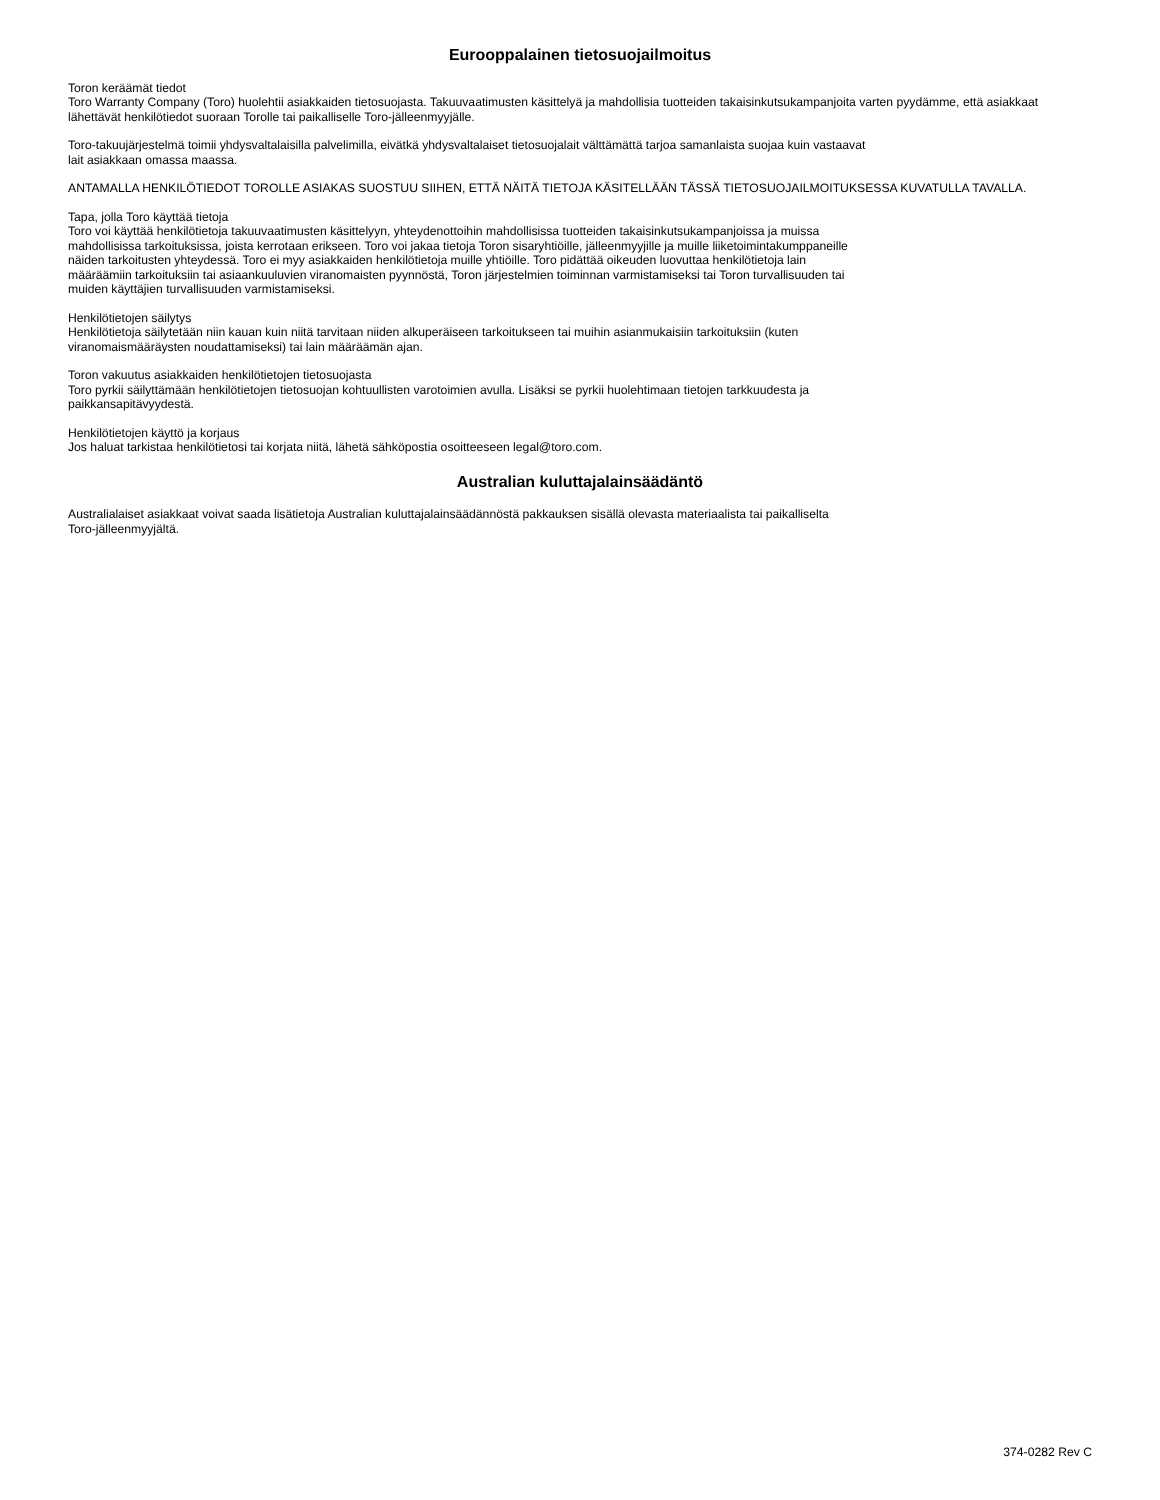Eurooppalainen tietosuojailmoitus
Toron keräämät tiedot
Toro Warranty Company (Toro) huolehtii asiakkaiden tietosuojasta. Takuuvaatimusten käsittelyä ja mahdollisia tuotteiden takaisinkutsukampanjoita varten pyydämme, että asiakkaat lähettävät henkilötiedot suoraan Torolle tai paikalliselle Toro-jälleenmyyjälle.
Toro-takuujärjestelmä toimii yhdysvaltalaisilla palvelimilla, eivätkä yhdysvaltalaiset tietosuojalait välttämättä tarjoa samanlaista suojaa kuin vastaavat
lait asiakkaan omassa maassa.
ANTAMALLA HENKILÖTIEDOT TOROLLE ASIAKAS SUOSTUU SIIHEN, ETTÄ NÄITÄ TIETOJA KÄSITELLÄÄN TÄSSÄ TIETOSUOJAILMOITUKSESSA KUVATULLA TAVALLA.
Tapa, jolla Toro käyttää tietoja
Toro voi käyttää henkilötietoja takuuvaatimusten käsittelyyn, yhteydenottoihin mahdollisissa tuotteiden takaisinkutsukampanjoissa ja muissa
mahdollisissa tarkoituksissa, joista kerrotaan erikseen. Toro voi jakaa tietoja Toron sisaryhtiöille, jälleenmyyjille ja muille liiketoimintakumppaneille
näiden tarkoitusten yhteydessä. Toro ei myy asiakkaiden henkilötietoja muille yhtiöille. Toro pidättää oikeuden luovuttaa henkilötietoja lain
määräämiin tarkoituksiin tai asiaankuuluvien viranomaisten pyynnöstä, Toron järjestelmien toiminnan varmistamiseksi tai Toron turvallisuuden tai
muiden käyttäjien turvallisuuden varmistamiseksi.
Henkilötietojen säilytys
Henkilötietoja säilytetään niin kauan kuin niitä tarvitaan niiden alkuperäiseen tarkoitukseen tai muihin asianmukaisiin tarkoituksiin (kuten
viranomaismääräysten noudattamiseksi) tai lain määräämän ajan.
Toron vakuutus asiakkaiden henkilötietojen tietosuojasta
Toro pyrkii säilyttämään henkilötietojen tietosuojan kohtuullisten varotoimien avulla. Lisäksi se pyrkii huolehtimaan tietojen tarkkuudesta ja
paikkansapitävyydestä.
Henkilötietojen käyttö ja korjaus
Jos haluat tarkistaa henkilötietosi tai korjata niitä, lähetä sähköpostia osoitteeseen legal@toro.com.
Australian kuluttajalainsäädäntö
Australialaiset asiakkaat voivat saada lisätietoja Australian kuluttajalainsäädännöstä pakkauksen sisällä olevasta materiaalista tai paikalliselta
Toro-jälleenmyyjältä.
374-0282 Rev C